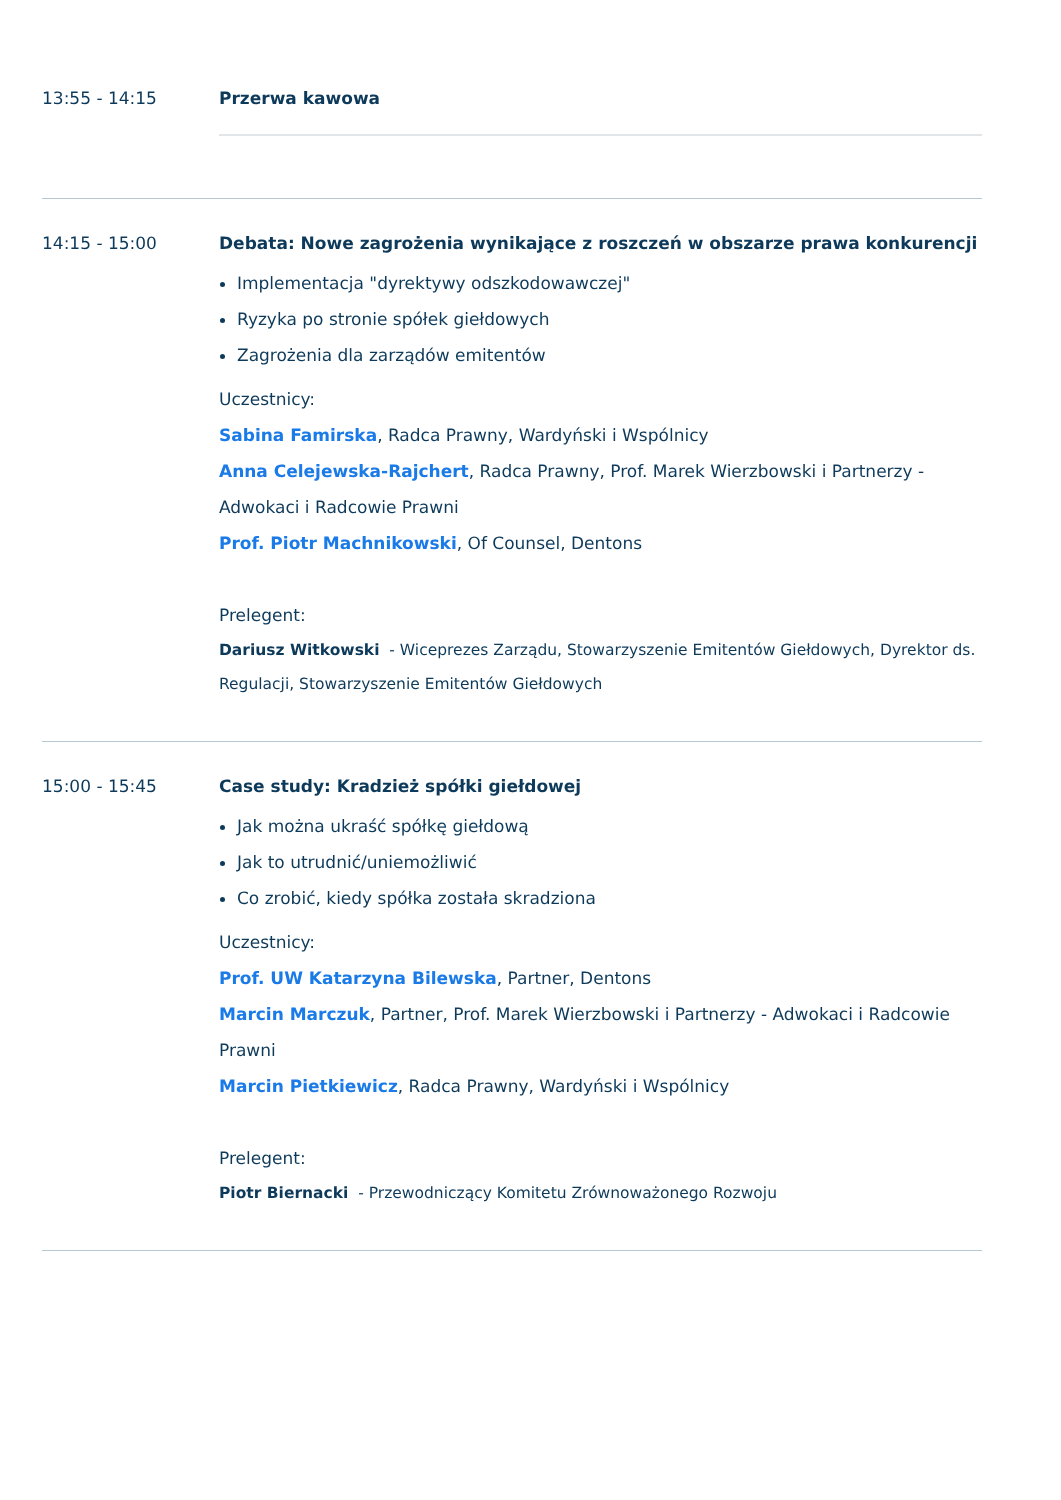13:55 - 14:15 Przerwa kawowa
14:15 - 15:00 Debata: Nowe zagrożenia wynikające z roszczeń w obszarze prawa konkurencji
Implementacja "dyrektywy odszkodowawczej"
Ryzyka po stronie spółek giełdowych
Zagrożenia dla zarządów emitentów
Uczestnicy:
Sabina Famirska, Radca Prawny, Wardyński i Wspólnicy
Anna Celejewska-Rajchert, Radca Prawny, Prof. Marek Wierzbowski i Partnerzy - Adwokaci i Radcowie Prawni
Prof. Piotr Machnikowski, Of Counsel, Dentons
Prelegent:
Dariusz Witkowski - Wiceprezes Zarządu, Stowarzyszenie Emitentów Giełdowych, Dyrektor ds. Regulacji, Stowarzyszenie Emitentów Giełdowych
15:00 - 15:45 Case study: Kradzież spółki giełdowej
Jak można ukraść spółkę giełdową
Jak to utrudnić/uniemożliwić
Co zrobić, kiedy spółka została skradziona
Uczestnicy:
Prof. UW Katarzyna Bilewska, Partner, Dentons
Marcin Marczuk, Partner, Prof. Marek Wierzbowski i Partnerzy - Adwokaci i Radcowie Prawni
Marcin Pietkiewicz, Radca Prawny, Wardyński i Wspólnicy
Prelegent:
Piotr Biernacki - Przewodniczący Komitetu Zrównoważonego Rozwoju